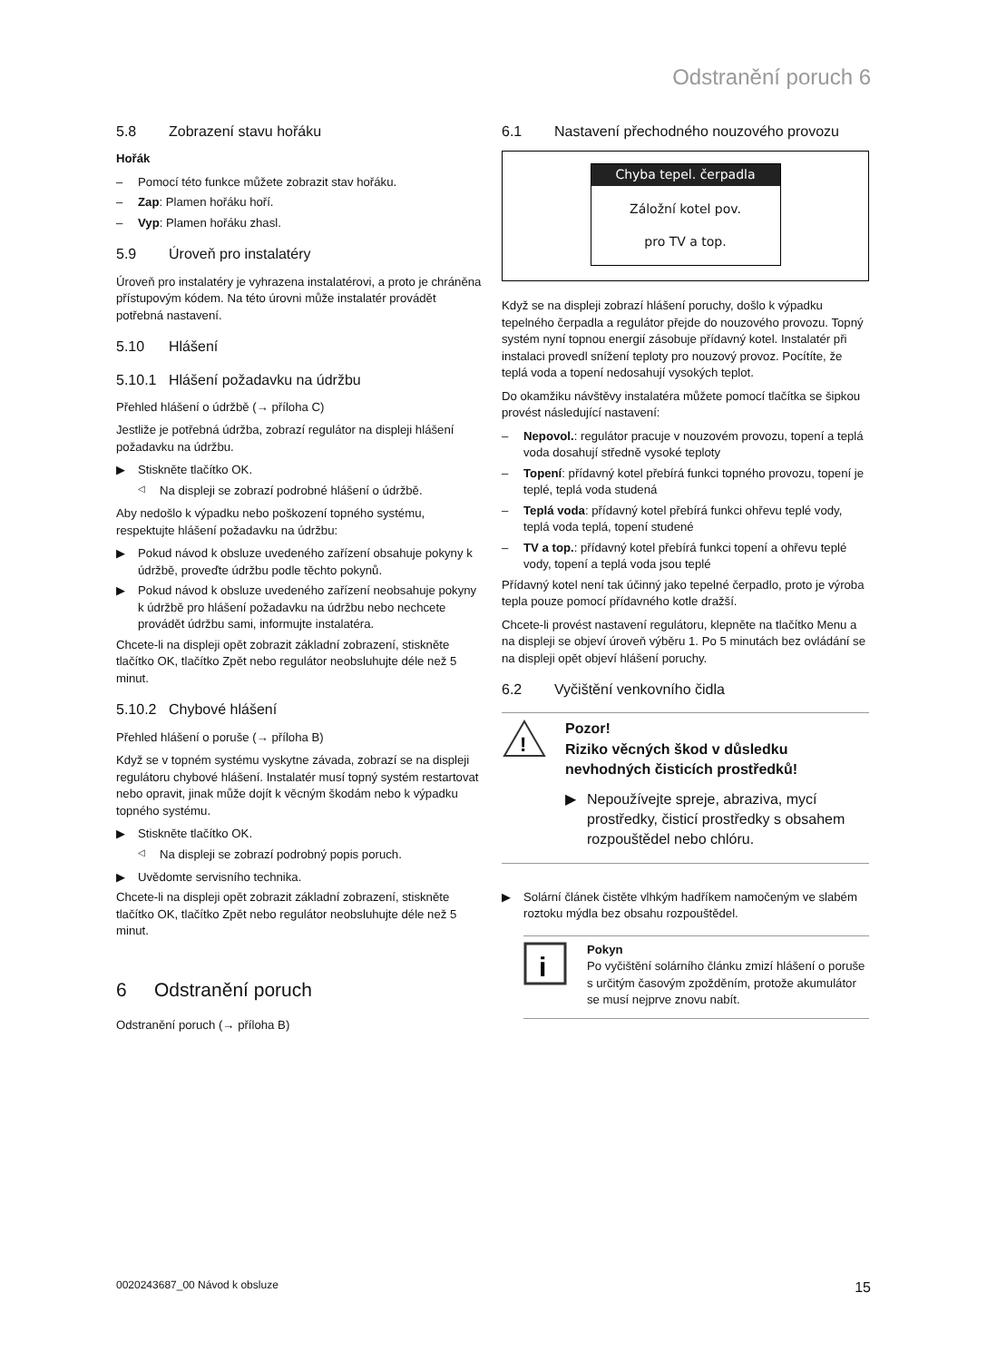Odstranění poruch 6
5.8 Zobrazení stavu hořáku
Hořák
– Pomocí této funkce můžete zobrazit stav hořáku.
– Zap: Plamen hořáku hoří.
– Vyp: Plamen hořáku zhasl.
5.9 Úroveň pro instalatéry
Úroveň pro instalatéry je vyhrazena instalatérovi, a proto je chráněna přístupovým kódem. Na této úrovni může instalatér provádět potřebná nastavení.
5.10 Hlášení
5.10.1 Hlášení požadavku na údržbu
Přehled hlášení o údržbě (→ příloha C)
Jestliže je potřebná údržba, zobrazí regulátor na displeji hlášení požadavku na údržbu.
▶ Stiskněte tlačítko OK.
◁ Na displeji se zobrazí podrobné hlášení o údržbě.
Aby nedošlo k výpadku nebo poškození topného systému, respektujte hlášení požadavku na údržbu:
▶ Pokud návod k obsluze uvedeného zařízení obsahuje pokyny k údržbě, proveďte údržbu podle těchto pokynů.
▶ Pokud návod k obsluze uvedeného zařízení neobsahuje pokyny k údržbě pro hlášení požadavku na údržbu nebo nechcete provádět údržbu sami, informujte instalatéra.
Chcete-li na displeji opět zobrazit základní zobrazení, stiskněte tlačítko OK, tlačítko Zpět nebo regulátor neobsluhujte déle než 5 minut.
5.10.2 Chybové hlášení
Přehled hlášení o poruše (→ příloha B)
Když se v topném systému vyskytne závada, zobrazí se na displeji regulátoru chybové hlášení. Instalatér musí topný systém restartovat nebo opravit, jinak může dojít k věcným škodám nebo k výpadku topného systému.
▶ Stiskněte tlačítko OK.
◁ Na displeji se zobrazí podrobný popis poruch.
▶ Uvědomte servisního technika.
Chcete-li na displeji opět zobrazit základní zobrazení, stiskněte tlačítko OK, tlačítko Zpět nebo regulátor neobsluhujte déle než 5 minut.
6 Odstranění poruch
Odstranění poruch (→ příloha B)
6.1 Nastavení přechodného nouzového provozu
Chyba tepel. čerpadla
Záložní kotel pov.
pro TV a top.
Když se na displeji zobrazí hlášení poruchy, došlo k výpadku tepelného čerpadla a regulátor přejde do nouzového provozu. Topný systém nyní topnou energií zásobuje přídavný kotel. Instalatér při instalaci provedl snížení teploty pro nouzový provoz. Pocítíte, že teplá voda a topení nedosahují vysokých teplot.
Do okamžiku návštěvy instalatéra můžete pomocí tlačítka se šipkou provést následující nastavení:
– Nepovol.: regulátor pracuje v nouzovém provozu, topení a teplá voda dosahují středně vysoké teploty
– Topení: přídavný kotel přebírá funkci topného provozu, topení je teplé, teplá voda studená
– Teplá voda: přídavný kotel přebírá funkci ohřevu teplé vody, teplá voda teplá, topení studené
– TV a top.: přídavný kotel přebírá funkci topení a ohřevu teplé vody, topení a teplá voda jsou teplé
Přídavný kotel není tak účinný jako tepelné čerpadlo, proto je výroba tepla pouze pomocí přídavného kotle dražší.
Chcete-li provést nastavení regulátoru, klepněte na tlačítko Menu a na displeji se objeví úroveň výběru 1. Po 5 minutách bez ovládání se na displeji opět objeví hlášení poruchy.
6.2 Vyčištění venkovního čidla
!
Pozor!
Riziko věcných škod v důsledku nevhodných čisticích prostředků!
▶ Nepoužívejte spreje, abraziva, mycí prostředky, čisticí prostředky s obsahem rozpouštědel nebo chlóru.
▶ Solární článek čistěte vlhkým hadříkem namočeným ve slabém roztoku mýdla bez obsahu rozpouštědel.
i
Pokyn
Po vyčištění solárního článku zmizí hlášení o poruše s určitým časovým zpožděním, protože akumulátor se musí nejprve znovu nabít.
0020243687_00 Návod k obsluze 15